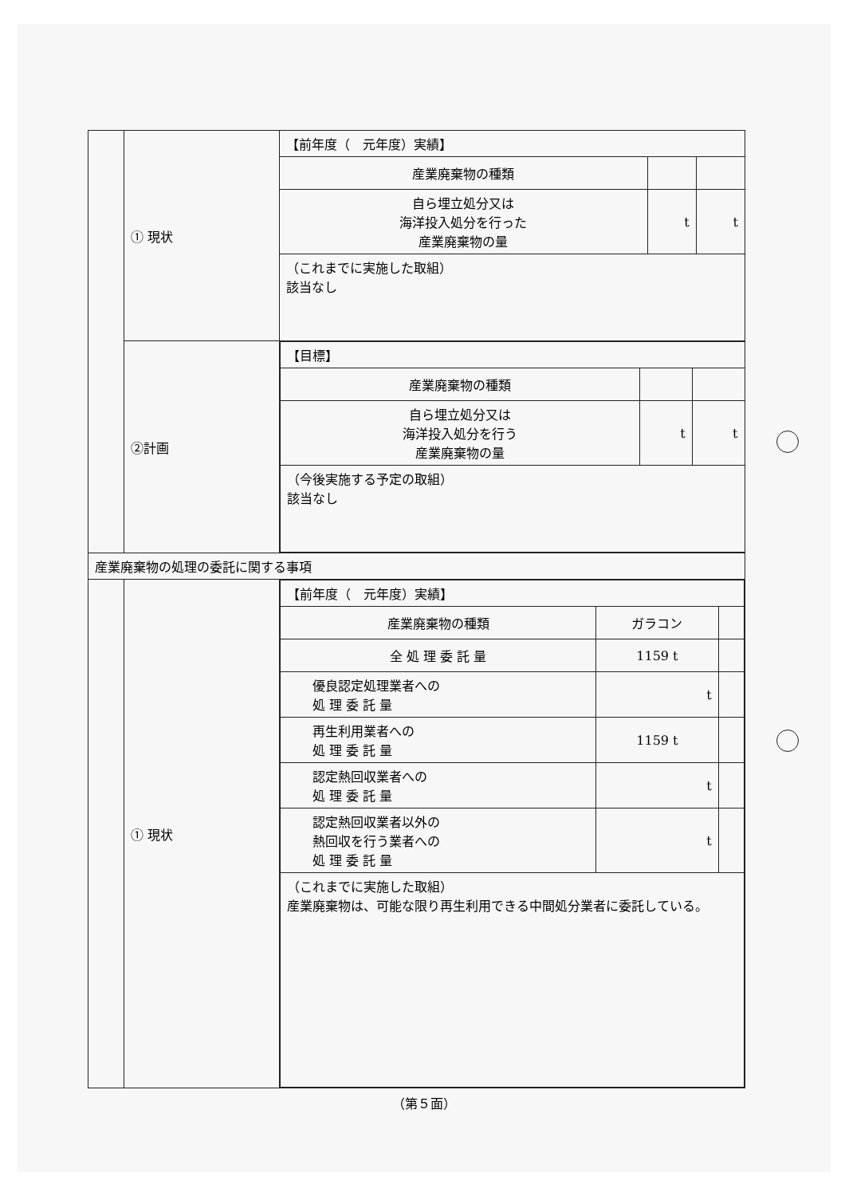| | ① 現状 | 【前年度（ 元年度）実績】 | | |
| | | 産業廃棄物の種類 | | |
| | | 自ら埋立処分又は 海洋投入処分を行った 産業廃棄物の量 | t | t |
| | | （これまでに実施した取組） 該当なし | | |
| | ②計画 | / 【目標】 / / / / 産業廃棄物の種類 / / / / 自ら埋立処分又は 海洋投入処分を行う 産業廃棄物の量 / t / t / / （今後実施する予定の取組） 該当なし / / / | | |
| 産業廃棄物の処理の委託に関する事項 | | | | |
| | ① 現状 | / 【前年度（ 元年度）実績】 / / / / 産業廃棄物の種類 / ガラコン / / / 全 処 理 委 託 量 / 1159 t / / / 優良認定処理業者への 処 理 委 託 量 / t / / / 再生利用業者への 処 理 委 託 量 / 1159 t / / / 認定熱回収業者への 処 理 委 託 量 / t / / / 認定熱回収業者以外の 熱回収を行う業者への 処 理 委 託 量 / t / / / （これまでに実施した取組） 産業廃棄物は、可能な限り再生利用できる中間処分業者に委託している。 / / / | | |
（第５面）